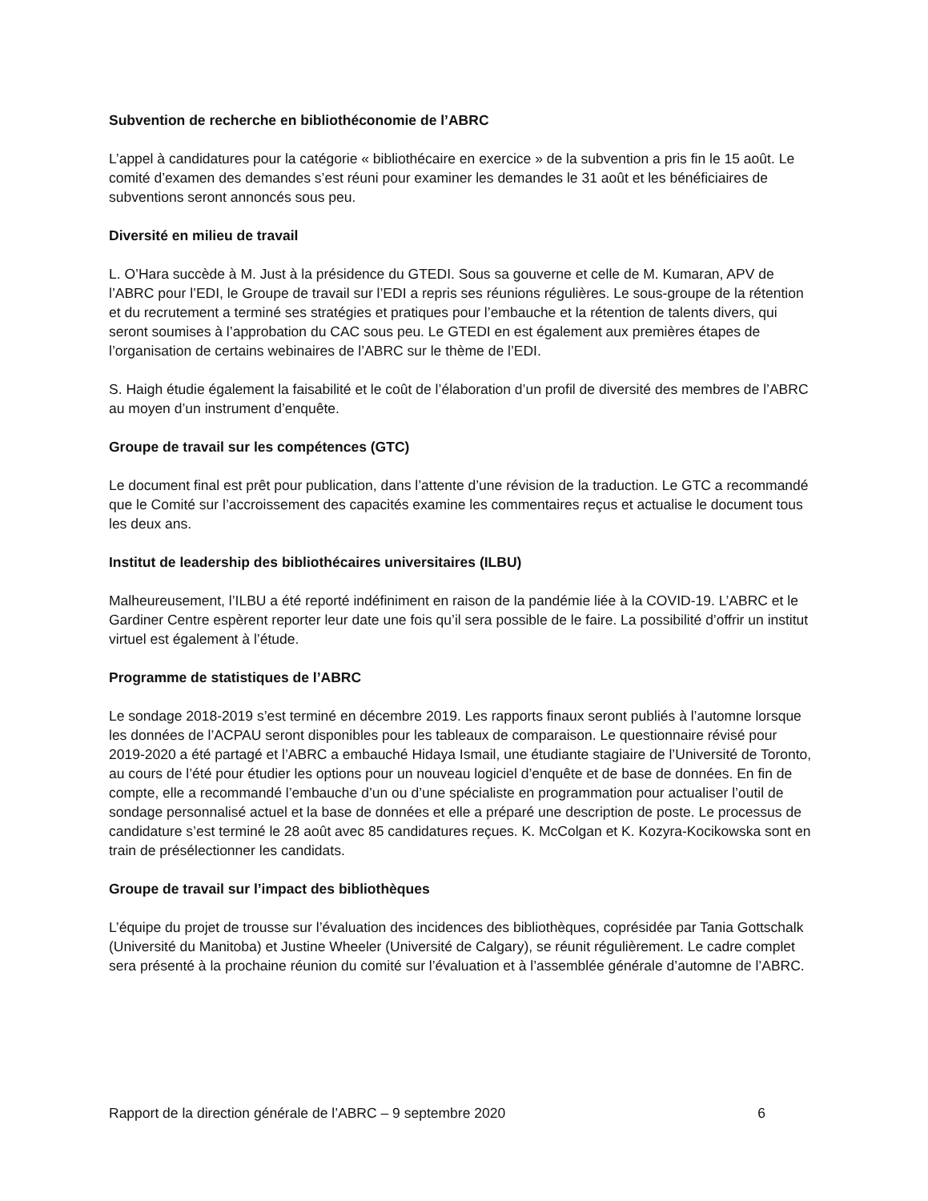Subvention de recherche en bibliothéconomie de l’ABRC
L’appel à candidatures pour la catégorie « bibliothécaire en exercice » de la subvention a pris fin le 15 août. Le comité d’examen des demandes s’est réuni pour examiner les demandes le 31 août et les bénéficiaires de subventions seront annoncés sous peu.
Diversité en milieu de travail
L. O’Hara succède à M. Just à la présidence du GTEDI. Sous sa gouverne et celle de M. Kumaran, APV de l’ABRC pour l’EDI, le Groupe de travail sur l’EDI a repris ses réunions régulières. Le sous-groupe de la rétention et du recrutement a terminé ses stratégies et pratiques pour l’embauche et la rétention de talents divers, qui seront soumises à l’approbation du CAC sous peu. Le GTEDI en est également aux premières étapes de l’organisation de certains webinaires de l’ABRC sur le thème de l’EDI.
S. Haigh étudie également la faisabilité et le coût de l’élaboration d’un profil de diversité des membres de l’ABRC au moyen d’un instrument d’enquête.
Groupe de travail sur les compétences (GTC)
Le document final est prêt pour publication, dans l’attente d’une révision de la traduction. Le GTC a recommandé que le Comité sur l’accroissement des capacités examine les commentaires reçus et actualise le document tous les deux ans.
Institut de leadership des bibliothécaires universitaires (ILBU)
Malheureusement, l’ILBU a été reporté indéfiniment en raison de la pandémie liée à la COVID-19. L’ABRC et le Gardiner Centre espèrent reporter leur date une fois qu’il sera possible de le faire. La possibilité d’offrir un institut virtuel est également à l’étude.
Programme de statistiques de l’ABRC
Le sondage 2018-2019 s’est terminé en décembre 2019. Les rapports finaux seront publiés à l’automne lorsque les données de l’ACPAU seront disponibles pour les tableaux de comparaison. Le questionnaire révisé pour 2019-2020 a été partagé et l’ABRC a embauché Hidaya Ismail, une étudiante stagiaire de l’Université de Toronto, au cours de l’été pour étudier les options pour un nouveau logiciel d’enquête et de base de données. En fin de compte, elle a recommandé l’embauche d’un ou d’une spécialiste en programmation pour actualiser l’outil de sondage personnalisé actuel et la base de données et elle a préparé une description de poste. Le processus de candidature s’est terminé le 28 août avec 85 candidatures reçues. K. McColgan et K. Kozyra-Kocikowska sont en train de présélectionner les candidats.
Groupe de travail sur l’impact des bibliothèques
L’équipe du projet de trousse sur l’évaluation des incidences des bibliothèques, coprésidée par Tania Gottschalk (Université du Manitoba) et Justine Wheeler (Université de Calgary), se réunit régulièrement. Le cadre complet sera présenté à la prochaine réunion du comité sur l’évaluation et à l’assemblée générale d’automne de l’ABRC.
Rapport de la direction générale de l’ABRC – 9 septembre 2020 6